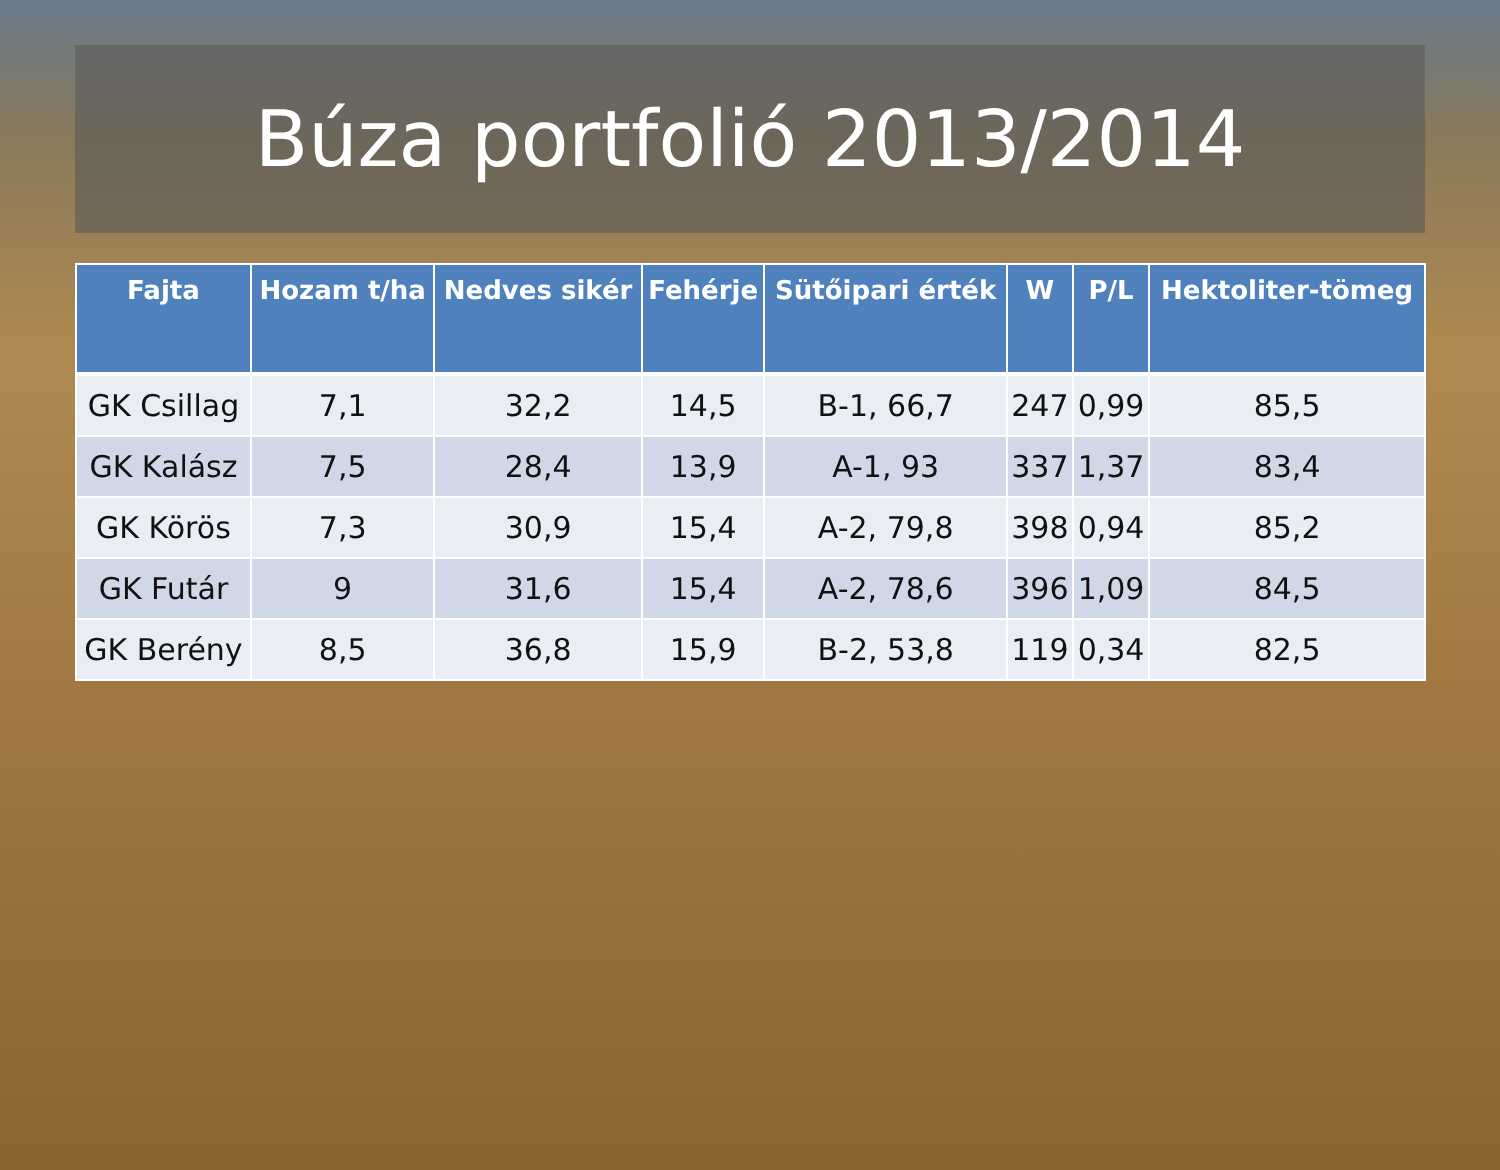Búza portfolió 2013/2014
| Fajta | Hozam t/ha | Nedves sikér | Fehérje | Sütőipari érték | W | P/L | Hektoliter-tömeg |
| --- | --- | --- | --- | --- | --- | --- | --- |
| GK Csillag | 7,1 | 32,2 | 14,5 | B-1, 66,7 | 247 | 0,99 | 85,5 |
| GK Kalász | 7,5 | 28,4 | 13,9 | A-1, 93 | 337 | 1,37 | 83,4 |
| GK Körös | 7,3 | 30,9 | 15,4 | A-2, 79,8 | 398 | 0,94 | 85,2 |
| GK Futár | 9 | 31,6 | 15,4 | A-2, 78,6 | 396 | 1,09 | 84,5 |
| GK Berény | 8,5 | 36,8 | 15,9 | B-2, 53,8 | 119 | 0,34 | 82,5 |